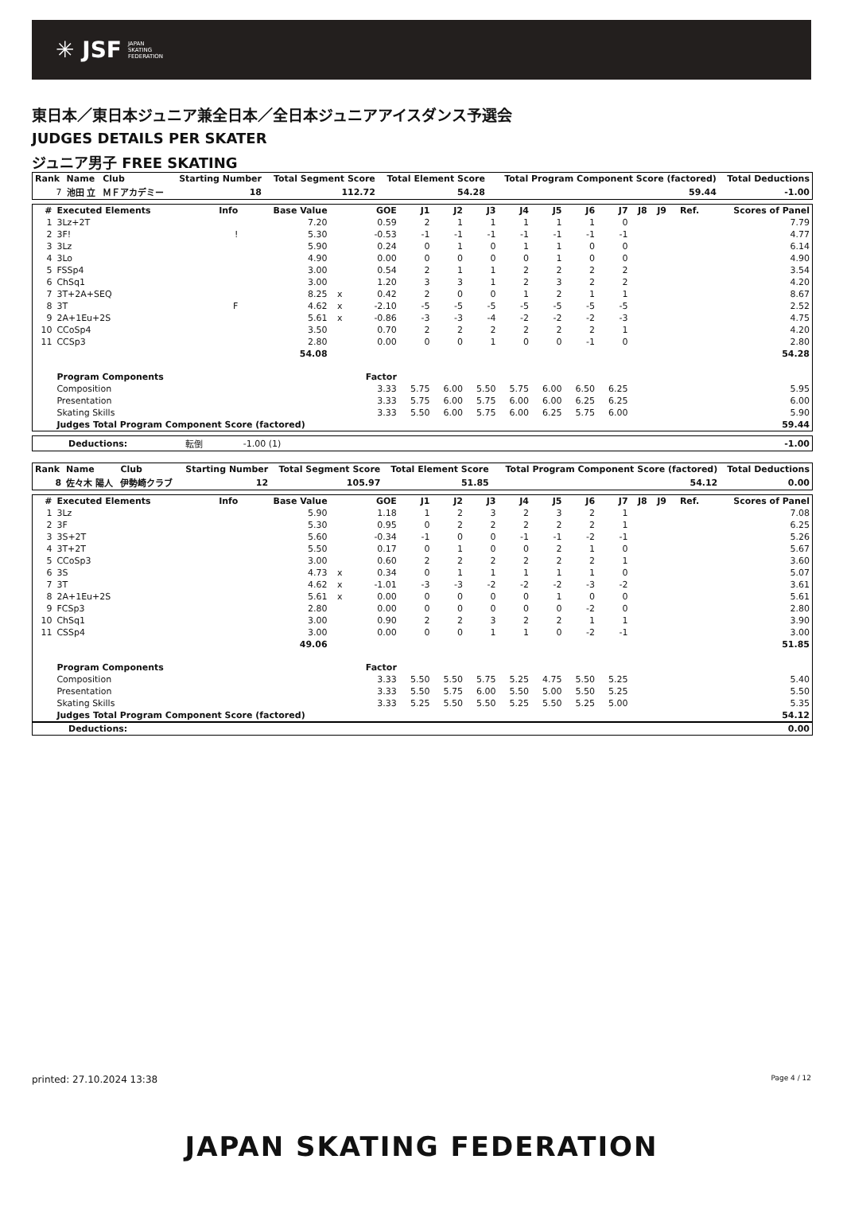✳ JSF JAPAN
SKATING
FEDERATION
東日本／東日本ジュニア兼全日本／全日本ジュニアアイスダンス予選会
JUDGES DETAILS PER SKATER
ジュニア男子 FREE SKATING
| Rank | Name | Club | Starting Number | Total Segment Score | Total Element Score | Total Program Component Score (factored) | Total Deductions |
| --- | --- | --- | --- | --- | --- | --- | --- |
| 7 | 池田 立 | ＭＦアカデミー | 18 | 112.72 | 54.28 | 59.44 | -1.00 |
| # | Executed Elements | Info | Base Value | | GOE | J1 | J2 | J3 | J4 | J5 | J6 | J7 | J8 | J9 | Ref. | Scores of Panel |
| --- | --- | --- | --- | --- | --- | --- | --- | --- | --- | --- | --- | --- | --- | --- | --- | --- |
| 1 | 3Lz+2T | | 7.20 | | 0.59 | 2 | 1 | 1 | 1 | 1 | 1 | 0 | | | | 7.79 |
| 2 | 3F! | ! | 5.30 | | -0.53 | -1 | -1 | -1 | -1 | -1 | -1 | -1 | | | | 4.77 |
| 3 | 3Lz | | 5.90 | | 0.24 | 0 | 1 | 0 | 1 | 1 | 0 | 0 | | | | 6.14 |
| 4 | 3Lo | | 4.90 | | 0.00 | 0 | 0 | 0 | 0 | 1 | 0 | 0 | | | | 4.90 |
| 5 | FSSp4 | | 3.00 | | 0.54 | 2 | 1 | 1 | 2 | 2 | 2 | 2 | | | | 3.54 |
| 6 | ChSq1 | | 3.00 | | 1.20 | 3 | 3 | 1 | 2 | 3 | 2 | 2 | | | | 4.20 |
| 7 | 3T+2A+SEQ | | 8.25 | x | 0.42 | 2 | 0 | 0 | 1 | 2 | 1 | 1 | | | | 8.67 |
| 8 | 3T | F | 4.62 | x | -2.10 | -5 | -5 | -5 | -5 | -5 | -5 | -5 | | | | 2.52 |
| 9 | 2A+1Eu+2S | | 5.61 | x | -0.86 | -3 | -3 | -4 | -2 | -2 | -2 | -3 | | | | 4.75 |
| 10 | CCoSp4 | | 3.50 | | 0.70 | 2 | 2 | 2 | 2 | 2 | 2 | 1 | | | | 4.20 |
| 11 | CCSp3 | | 2.80 | | 0.00 | 0 | 0 | 1 | 0 | 0 | -1 | 0 | | | | 2.80 |
| | | | 54.08 | | | | | | | | | | | | | 54.28 |
| | Program Components | | | | Factor | | | | | | | | | | | |
| | Composition | | | | 3.33 | 5.75 | 6.00 | 5.50 | 5.75 | 6.00 | 6.50 | 6.25 | | | | 5.95 |
| | Presentation | | | | 3.33 | 5.75 | 6.00 | 5.75 | 6.00 | 6.00 | 6.25 | 6.25 | | | | 6.00 |
| | Skating Skills | | | | 3.33 | 5.50 | 6.00 | 5.75 | 6.00 | 6.25 | 5.75 | 6.00 | | | | 5.90 |
| | Judges Total Program Component Score (factored) | | | | | | | | | | | | | | | 59.44 |
| Deductions: | 転倒 | -1.00 (1) | | -1.00 |
| Rank | Name | Club | Starting Number | Total Segment Score | Total Element Score | Total Program Component Score (factored) | Total Deductions |
| --- | --- | --- | --- | --- | --- | --- | --- |
| 8 | 佐々木 陽人 | 伊勢崎クラブ | 12 | 105.97 | 51.85 | 54.12 | 0.00 |
| # | Executed Elements | Info | Base Value | | GOE | J1 | J2 | J3 | J4 | J5 | J6 | J7 | J8 | J9 | Ref. | Scores of Panel |
| --- | --- | --- | --- | --- | --- | --- | --- | --- | --- | --- | --- | --- | --- | --- | --- | --- |
| 1 | 3Lz | | 5.90 | | 1.18 | 1 | 2 | 3 | 2 | 3 | 2 | 1 | | | | 7.08 |
| 2 | 3F | | 5.30 | | 0.95 | 0 | 2 | 2 | 2 | 2 | 2 | 1 | | | | 6.25 |
| 3 | 3S+2T | | 5.60 | | -0.34 | -1 | 0 | 0 | -1 | -1 | -2 | -1 | | | | 5.26 |
| 4 | 3T+2T | | 5.50 | | 0.17 | 0 | 1 | 0 | 0 | 2 | 1 | 0 | | | | 5.67 |
| 5 | CCoSp3 | | 3.00 | | 0.60 | 2 | 2 | 2 | 2 | 2 | 2 | 1 | | | | 3.60 |
| 6 | 3S | | 4.73 | x | 0.34 | 0 | 1 | 1 | 1 | 1 | 1 | 0 | | | | 5.07 |
| 7 | 3T | | 4.62 | x | -1.01 | -3 | -3 | -2 | -2 | -2 | -3 | -2 | | | | 3.61 |
| 8 | 2A+1Eu+2S | | 5.61 | x | 0.00 | 0 | 0 | 0 | 0 | 1 | 0 | 0 | | | | 5.61 |
| 9 | FCSp3 | | 2.80 | | 0.00 | 0 | 0 | 0 | 0 | 0 | -2 | 0 | | | | 2.80 |
| 10 | ChSq1 | | 3.00 | | 0.90 | 2 | 2 | 3 | 2 | 2 | 1 | 1 | | | | 3.90 |
| 11 | CSSp4 | | 3.00 | | 0.00 | 0 | 0 | 1 | 1 | 0 | -2 | -1 | | | | 3.00 |
| | | | 49.06 | | | | | | | | | | | | | 51.85 |
| | Program Components | | | | Factor | | | | | | | | | | | |
| | Composition | | | | 3.33 | 5.50 | 5.50 | 5.75 | 5.25 | 4.75 | 5.50 | 5.25 | | | | 5.40 |
| | Presentation | | | | 3.33 | 5.50 | 5.75 | 6.00 | 5.50 | 5.00 | 5.50 | 5.25 | | | | 5.50 |
| | Skating Skills | | | | 3.33 | 5.25 | 5.50 | 5.50 | 5.25 | 5.50 | 5.25 | 5.00 | | | | 5.35 |
| | Judges Total Program Component Score (factored) | | | | | | | | | | | | | | | 54.12 |
| Deductions: | | 0.00 |
printed: 27.10.2024 13:38 Page 4 / 12
JAPAN SKATING FEDERATION